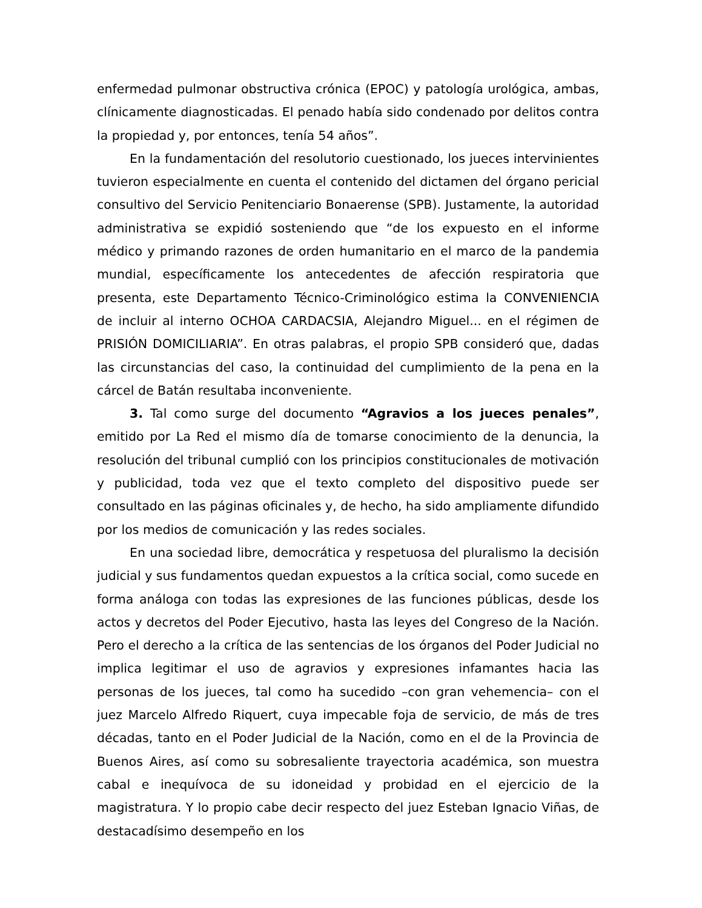enfermedad pulmonar obstructiva crónica (EPOC) y patología urológica, ambas, clínicamente diagnosticadas. El penado había sido condenado por delitos contra la propiedad y, por entonces, tenía 54 años”.
En la fundamentación del resolutorio cuestionado, los jueces intervinientes tuvieron especialmente en cuenta el contenido del dictamen del órgano pericial consultivo del Servicio Penitenciario Bonaerense (SPB). Justamente, la autoridad administrativa se expidió sosteniendo que “de los expuesto en el informe médico y primando razones de orden humanitario en el marco de la pandemia mundial, específicamente los antecedentes de afección respiratoria que presenta, este Departamento Técnico-Criminológico estima la CONVENIENCIA de incluir al interno OCHOA CARDACSIA, Alejandro Miguel... en el régimen de PRISIÓN DOMICILIARIA”. En otras palabras, el propio SPB consideró que, dadas las circunstancias del caso, la continuidad del cumplimiento de la pena en la cárcel de Batán resultaba inconveniente.
3. Tal como surge del documento “Agravios a los jueces penales”, emitido por La Red el mismo día de tomarse conocimiento de la denuncia, la resolución del tribunal cumplió con los principios constitucionales de motivación y publicidad, toda vez que el texto completo del dispositivo puede ser consultado en las páginas oficinales y, de hecho, ha sido ampliamente difundido por los medios de comunicación y las redes sociales.
En una sociedad libre, democrática y respetuosa del pluralismo la decisión judicial y sus fundamentos quedan expuestos a la crítica social, como sucede en forma análoga con todas las expresiones de las funciones públicas, desde los actos y decretos del Poder Ejecutivo, hasta las leyes del Congreso de la Nación. Pero el derecho a la crítica de las sentencias de los órganos del Poder Judicial no implica legitimar el uso de agravios y expresiones infamantes hacia las personas de los jueces, tal como ha sucedido –con gran vehemencia– con el juez Marcelo Alfredo Riquert, cuya impecable foja de servicio, de más de tres décadas, tanto en el Poder Judicial de la Nación, como en el de la Provincia de Buenos Aires, así como su sobresaliente trayectoria académica, son muestra cabal e inequívoca de su idoneidad y probidad en el ejercicio de la magistratura. Y lo propio cabe decir respecto del juez Esteban Ignacio Viñas, de destacadísimo desempeño en los